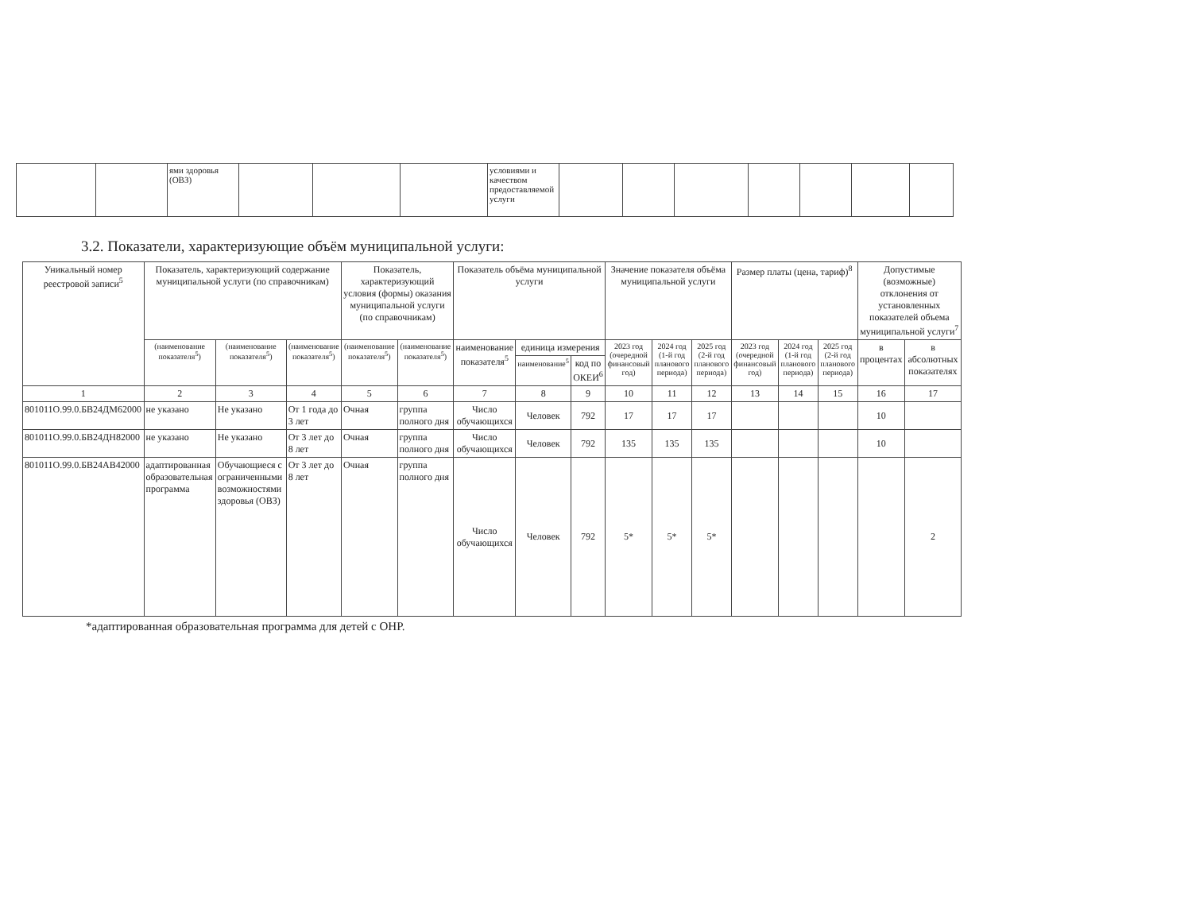| | | ями здоровья (ОВЗ) | | | | условиями и качеством предоставляемой услуги | | | | | | | |
3.2. Показатели, характеризующие объём муниципальной услуги:
| Уникальный номер реестровой записи<sup>5</sup> | Показатель, характеризующий содержание муниципальной услуги (по справочникам) | | | Показатель, характеризующий условия (формы) оказания муниципальной услуги (по справочникам) | | Показатель объёма муниципальной услуги | | | Значение показателя объёма муниципальной услуги | | | Размер платы (цена, тариф)<sup>8</sup> | | | Допустимые (возможные) отклонения от установленных показателей объема муниципальной услуги<sup>7</sup> | |
| --- | --- | --- | --- | --- | --- | --- | --- | --- | --- | --- | --- | --- | --- | --- | --- | --- |
| | (наименование показателя<sup>5</sup>) | (наименование показателя<sup>5</sup>) | (наименование показателя<sup>5</sup>) | (наименование показателя<sup>5</sup>) | (наименование показателя<sup>5</sup>) | наименование показателя<sup>5</sup> | единица измерения | | 2023 год (очередной финансовый год) | 2024 год (1-й год планового периода) | 2025 год (2-й год планового периода) | 2023 год (очередной финансовый год) | 2024 год (1-й год планового периода) | 2025 год (2-й год планового периода) | в процентах | в абсолютных показателях |
| | | | | | | | наименование<sup>5</sup> | код по ОКЕИ<sup>6</sup> | | | | | | | | |
| 1 | 2 | 3 | 4 | 5 | 6 | 7 | 8 | 9 | 10 | 11 | 12 | 13 | 14 | 15 | 16 | 17 |
| 801011О.99.0.БВ24ДМ62000 | не указано | Не указано | От 1 года до 3 лет | Очная | группа полного дня | Число обучающихся | Человек | 792 | 17 | 17 | 17 | | | | 10 | |
| 801011О.99.0.БВ24ДН82000 | не указано | Не указано | От 3 лет до 8 лет | Очная | группа полного дня | Число обучающихся | Человек | 792 | 135 | 135 | 135 | | | | 10 | |
| 801011О.99.0.БВ24АВ42000 | адаптированная образовательная программа | Обучающиеся с ограниченными возможностями здоровья (ОВЗ) | От 3 лет до 8 лет | Очная | группа полного дня | Число обучающихся | Человек | 792 | 5* | 5* | 5* | | | | | 2 |
*адаптированная образовательная программа для детей с ОНР.